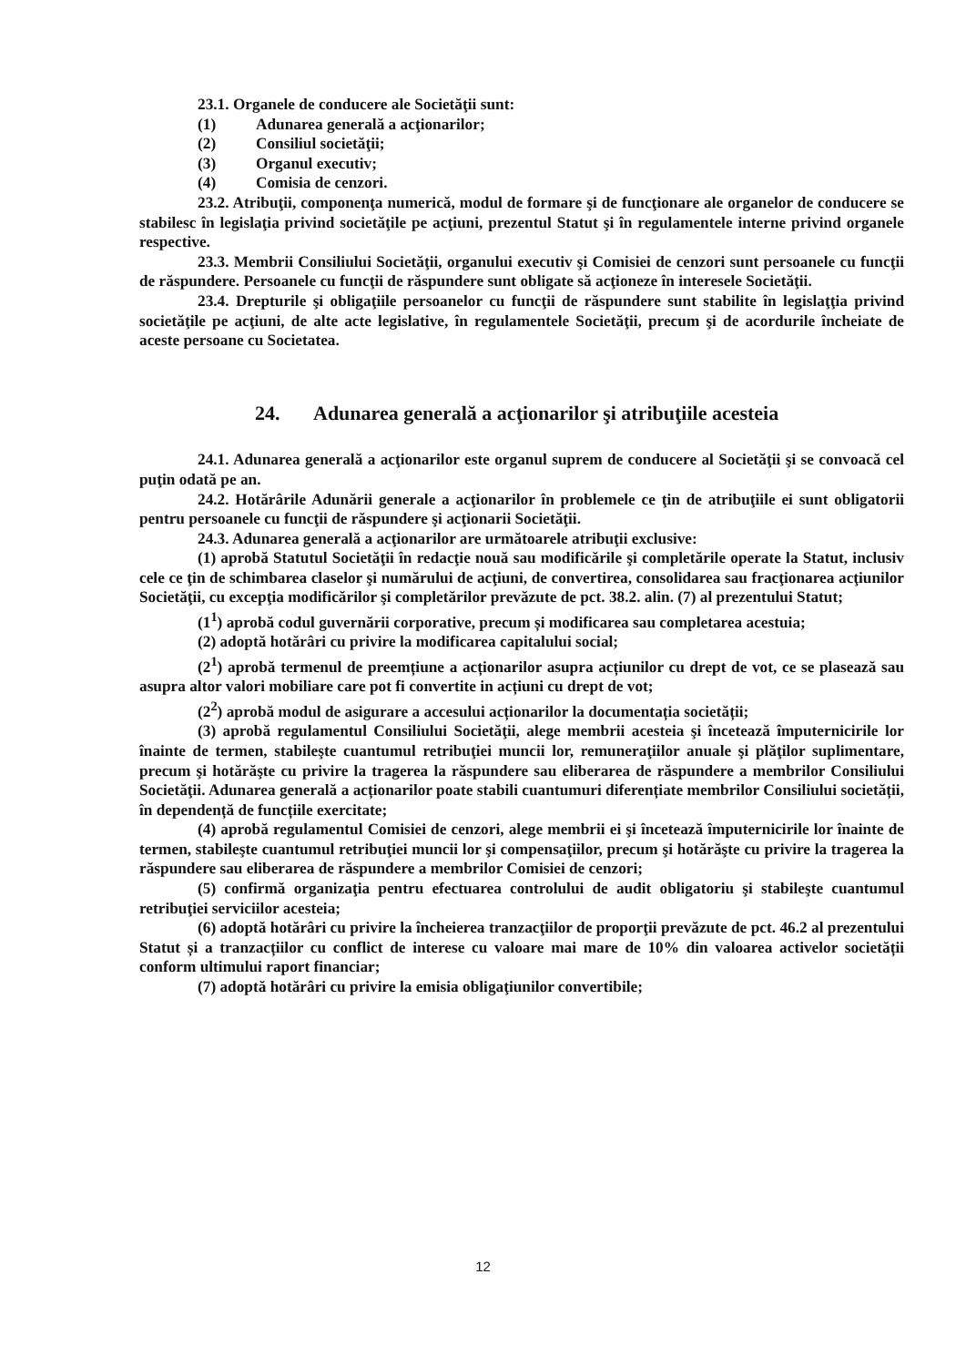23.1. Organele de conducere ale Societăţii sunt:
(1) Adunarea generală a acţionarilor;
(2) Consiliul societăţii;
(3) Organul executiv;
(4) Comisia de cenzori.
23.2. Atribuţii, componenţa numerică, modul de formare şi de funcţionare ale organelor de conducere se stabilesc în legislaţia privind societăţile pe acţiuni, prezentul Statut şi în regulamentele interne privind organele respective.
23.3. Membrii Consiliului Societăţii, organului executiv şi Comisiei de cenzori sunt persoanele cu funcţii de răspundere. Persoanele cu funcţii de răspundere sunt obligate să acţioneze în interesele Societăţii.
23.4. Drepturile şi obligaţiile persoanelor cu funcţii de răspundere sunt stabilite în legislaţţia privind societăţile pe acţiuni, de alte acte legislative, în regulamentele Societăţii, precum şi de acordurile încheiate de aceste persoane cu Societatea.
24. Adunarea generală a acţionarilor şi atribuţiile acesteia
24.1. Adunarea generală a acţionarilor este organul suprem de conducere al Societăţii şi se convoacă cel puţin odată pe an.
24.2. Hotărârile Adunării generale a acţionarilor în problemele ce ţin de atribuţiile ei sunt obligatorii pentru persoanele cu funcţii de răspundere şi acţionarii Societăţii.
24.3. Adunarea generală a acţionarilor are următoarele atribuţii exclusive:
(1) aprobă Statutul Societăţii în redacţie nouă sau modificările şi completările operate la Statut, inclusiv cele ce ţin de schimbarea claselor şi numărului de acţiuni, de convertirea, consolidarea sau fracţionarea acţiunilor Societăţii, cu excepţia modificărilor şi completărilor prevăzute de pct. 38.2. alin. (7) al prezentului Statut;
(1<sup>1</sup>) aprobă codul guvernării corporative, precum și modificarea sau completarea acestuia;
(2) adoptă hotărâri cu privire la modificarea capitalului social;
(2<sup>1</sup>) aprobă termenul de preemțiune a acționarilor asupra acțiunilor cu drept de vot, ce se plasează sau asupra altor valori mobiliare care pot fi convertite in acțiuni cu drept de vot;
(2<sup>2</sup>) aprobă modul de asigurare a accesului acționarilor la documentația societății;
(3) aprobă regulamentul Consiliului Societăţii, alege membrii acesteia şi încetează împuternicirile lor înainte de termen, stabileşte cuantumul retribuţiei muncii lor, remuneraţiilor anuale şi plăţilor suplimentare, precum şi hotărăşte cu privire la tragerea la răspundere sau eliberarea de răspundere a membrilor Consiliului Societăţii. Adunarea generală a acționarilor poate stabili cuantumuri diferențiate membrilor Consiliului societății, în dependență de funcțiile exercitate;
(4) aprobă regulamentul Comisiei de cenzori, alege membrii ei şi încetează împuternicirile lor înainte de termen, stabileşte cuantumul retribuţiei muncii lor şi compensaţiilor, precum şi hotărăşte cu privire la tragerea la răspundere sau eliberarea de răspundere a membrilor Comisiei de cenzori;
(5) confirmă organizaţia pentru efectuarea controlului de audit obligatoriu şi stabileşte cuantumul retribuţiei serviciilor acesteia;
(6) adoptă hotărâri cu privire la încheierea tranzacţiilor de proporţii prevăzute de pct. 46.2 al prezentului Statut și a tranzacțiilor cu conflict de interese cu valoare mai mare de 10% din valoarea activelor societății conform ultimului raport financiar;
(7) adoptă hotărâri cu privire la emisia obligaţiunilor convertibile;
12